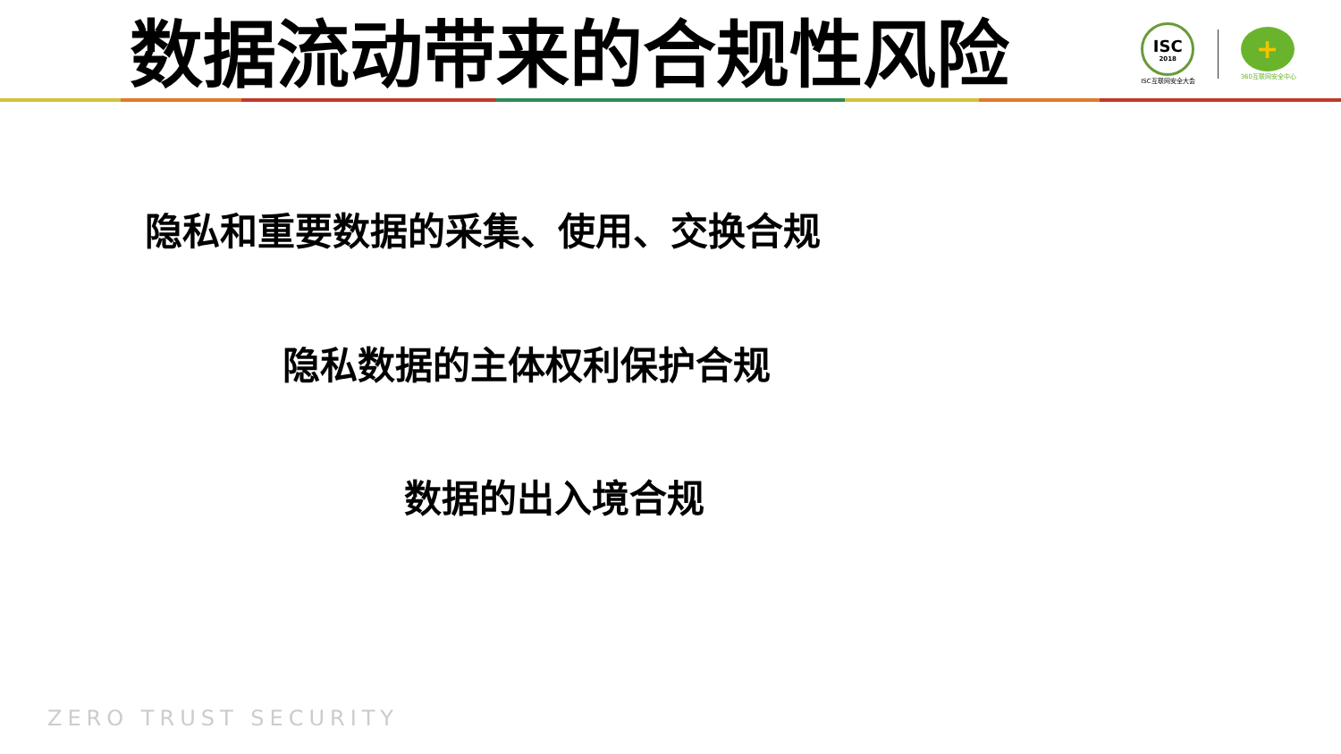数据流动带来的合规性风险
ISC
2018
ISC互联网安全大会
+
360互联网安全中心
隐私和重要数据的采集、使用、交换合规
隐私数据的主体权利保护合规
数据的出入境合规
ZERO TRUST SECURITY